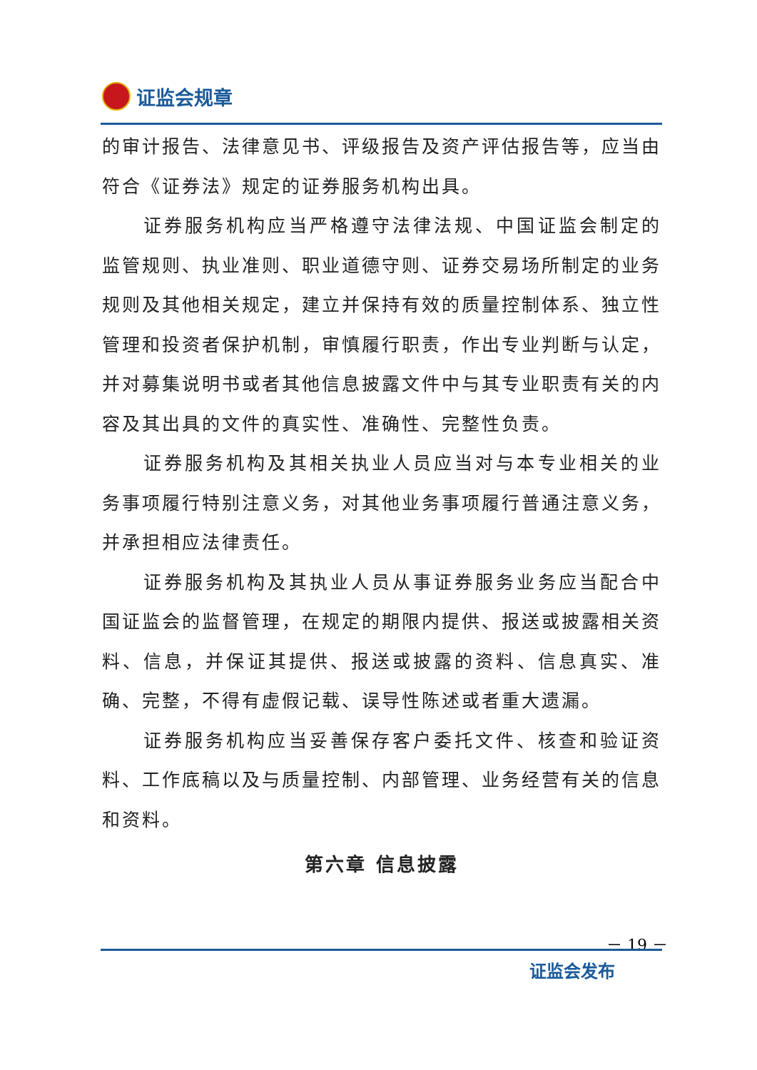证监会规章
的审计报告、法律意见书、评级报告及资产评估报告等，应当由符合《证券法》规定的证券服务机构出具。
证券服务机构应当严格遵守法律法规、中国证监会制定的监管规则、执业准则、职业道德守则、证券交易场所制定的业务规则及其他相关规定，建立并保持有效的质量控制体系、独立性管理和投资者保护机制，审慎履行职责，作出专业判断与认定，并对募集说明书或者其他信息披露文件中与其专业职责有关的内容及其出具的文件的真实性、准确性、完整性负责。
证券服务机构及其相关执业人员应当对与本专业相关的业务事项履行特别注意义务，对其他业务事项履行普通注意义务，并承担相应法律责任。
证券服务机构及其执业人员从事证券服务业务应当配合中国证监会的监督管理，在规定的期限内提供、报送或披露相关资料、信息，并保证其提供、报送或披露的资料、信息真实、准确、完整，不得有虚假记载、误导性陈述或者重大遗漏。
证券服务机构应当妥善保存客户委托文件、核查和验证资料、工作底稿以及与质量控制、内部管理、业务经营有关的信息和资料。
第六章 信息披露
－ 19 －
证监会发布